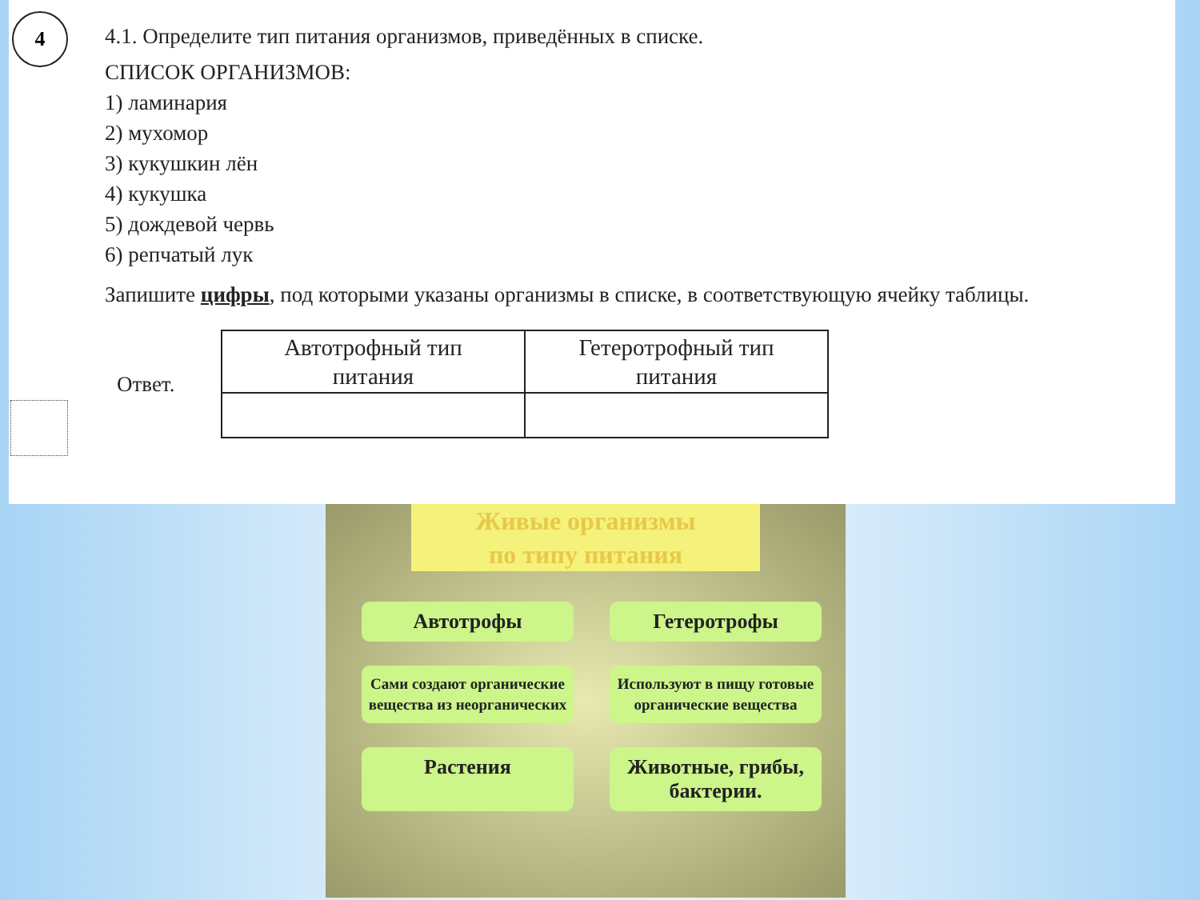4
4.1. Определите тип питания организмов, приведённых в списке.
СПИСОК ОРГАНИЗМОВ:
1) ламинария
2) мухомор
3) кукушкин лён
4) кукушка
5) дождевой червь
6) репчатый лук
Запишите цифры, под которыми указаны организмы в списке, в соответствующую ячейку таблицы.
Ответ.
| Автотрофный тип питания | Гетеротрофный тип питания |
| --- | --- |
Живые организмы
по типу питания
Автотрофы Гетеротрофы
Сами создают органические вещества из неорганических
Используют в пищу готовые органические вещества
Растения Животные, грибы, бактерии.